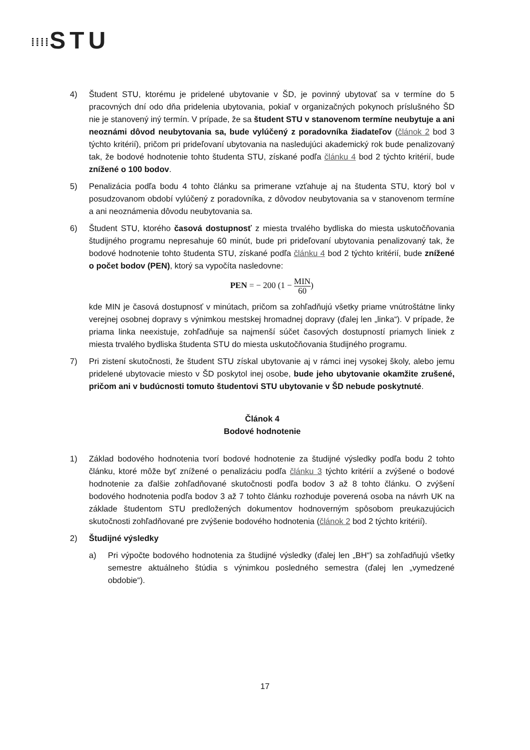⁞⁞⁞⁞STU
4) Študent STU, ktorému je pridelené ubytovanie v ŠD, je povinný ubytovať sa v termíne do 5 pracovných dní odo dňa pridelenia ubytovania, pokiaľ v organizačných pokynoch príslušného ŠD nie je stanovený iný termín. V prípade, že sa študent STU v stanovenom termíne neubytuje a ani neoznámi dôvod neubytovania sa, bude vylúčený z poradovníka žiadateľov (článok 2 bod 3 týchto kritérií), pričom pri prideľovaní ubytovania na nasledujúci akademický rok bude penalizovaný tak, že bodové hodnotenie tohto študenta STU, získané podľa článku 4 bod 2 týchto kritérií, bude znížené o 100 bodov.
5) Penalizácia podľa bodu 4 tohto článku sa primerane vzťahuje aj na študenta STU, ktorý bol v posudzovanom období vylúčený z poradovníka, z dôvodov neubytovania sa v stanovenom termíne a ani neoznámenia dôvodu neubytovania sa.
6) Študent STU, ktorého časová dostupnosť z miesta trvalého bydliska do miesta uskutočňovania študijného programu nepresahuje 60 minút, bude pri prideľovaní ubytovania penalizovaný tak, že bodové hodnotenie tohto študenta STU, získané podľa článku 4 bod 2 týchto kritérií, bude znížené o počet bodov (PEN), ktorý sa vypočíta nasledovne:
PEN = − 200 (1 − MIN 60)
kde MIN je časová dostupnosť v minútach, pričom sa zohľadňujú všetky priame vnútroštátne linky verejnej osobnej dopravy s výnimkou mestskej hromadnej dopravy (ďalej len „linka“). V prípade, že priama linka neexistuje, zohľadňuje sa najmenší súčet časových dostupností priamych liniek z miesta trvalého bydliska študenta STU do miesta uskutočňovania študijného programu.
7) Pri zistení skutočnosti, že študent STU získal ubytovanie aj v rámci inej vysokej školy, alebo jemu pridelené ubytovacie miesto v ŠD poskytol inej osobe, bude jeho ubytovanie okamžite zrušené, pričom ani v budúcnosti tomuto študentovi STU ubytovanie v ŠD nebude poskytnuté.
Článok 4
Bodové hodnotenie
1) Základ bodového hodnotenia tvorí bodové hodnotenie za študijné výsledky podľa bodu 2 tohto článku, ktoré môže byť znížené o penalizáciu podľa článku 3 týchto kritérií a zvýšené o bodové hodnotenie za ďalšie zohľadňované skutočnosti podľa bodov 3 až 8 tohto článku. O zvýšení bodového hodnotenia podľa bodov 3 až 7 tohto článku rozhoduje poverená osoba na návrh UK na základe študentom STU predložených dokumentov hodnoverným spôsobom preukazujúcich skutočnosti zohľadňované pre zvýšenie bodového hodnotenia (článok 2 bod 2 týchto kritérií).
2) Študijné výsledky
a) Pri výpočte bodového hodnotenia za študijné výsledky (ďalej len „BH“) sa zohľadňujú všetky semestre aktuálneho štúdia s výnimkou posledného semestra (ďalej len „vymedzené obdobie“).
17